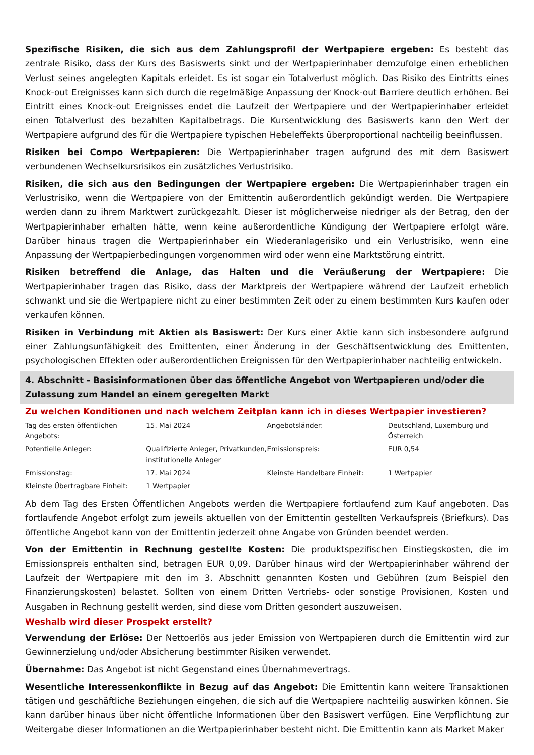Spezifische Risiken, die sich aus dem Zahlungsprofil der Wertpapiere ergeben: Es besteht das zentrale Risiko, dass der Kurs des Basiswerts sinkt und der Wertpapierinhaber demzufolge einen erheblichen Verlust seines angelegten Kapitals erleidet. Es ist sogar ein Totalverlust möglich. Das Risiko des Eintritts eines Knock-out Ereignisses kann sich durch die regelmäßige Anpassung der Knock-out Barriere deutlich erhöhen. Bei Eintritt eines Knock-out Ereignisses endet die Laufzeit der Wertpapiere und der Wertpapierinhaber erleidet einen Totalverlust des bezahlten Kapitalbetrags. Die Kursentwicklung des Basiswerts kann den Wert der Wertpapiere aufgrund des für die Wertpapiere typischen Hebeleffekts überproportional nachteilig beeinflussen.
Risiken bei Compo Wertpapieren: Die Wertpapierinhaber tragen aufgrund des mit dem Basiswert verbundenen Wechselkursrisikos ein zusätzliches Verlustrisiko.
Risiken, die sich aus den Bedingungen der Wertpapiere ergeben: Die Wertpapierinhaber tragen ein Verlustrisiko, wenn die Wertpapiere von der Emittentin außerordentlich gekündigt werden. Die Wertpapiere werden dann zu ihrem Marktwert zurückgezahlt. Dieser ist möglicherweise niedriger als der Betrag, den der Wertpapierinhaber erhalten hätte, wenn keine außerordentliche Kündigung der Wertpapiere erfolgt wäre. Darüber hinaus tragen die Wertpapierinhaber ein Wiederanlagerisiko und ein Verlustrisiko, wenn eine Anpassung der Wertpapierbedingungen vorgenommen wird oder wenn eine Marktstörung eintritt.
Risiken betreffend die Anlage, das Halten und die Veräußerung der Wertpapiere: Die Wertpapierinhaber tragen das Risiko, dass der Marktpreis der Wertpapiere während der Laufzeit erheblich schwankt und sie die Wertpapiere nicht zu einer bestimmten Zeit oder zu einem bestimmten Kurs kaufen oder verkaufen können.
Risiken in Verbindung mit Aktien als Basiswert: Der Kurs einer Aktie kann sich insbesondere aufgrund einer Zahlungsunfähigkeit des Emittenten, einer Änderung in der Geschäftsentwicklung des Emittenten, psychologischen Effekten oder außerordentlichen Ereignissen für den Wertpapierinhaber nachteilig entwickeln.
4. Abschnitt - Basisinformationen über das öffentliche Angebot von Wertpapieren und/oder die Zulassung zum Handel an einem geregelten Markt
Zu welchen Konditionen und nach welchem Zeitplan kann ich in dieses Wertpapier investieren?
| Tag des ersten öffentlichen Angebots: | 15. Mai 2024 | Angebotsländer: | Deutschland, Luxemburg und Österreich |
| Potentielle Anleger: | Qualifizierte Anleger, Privatkunden, institutionelle Anleger | Emissionspreis: | EUR 0,54 |
| Emissionstag: | 17. Mai 2024 | Kleinste Handelbare Einheit: | 1 Wertpapier |
| Kleinste Übertragbare Einheit: | 1 Wertpapier | | |
Ab dem Tag des Ersten Öffentlichen Angebots werden die Wertpapiere fortlaufend zum Kauf angeboten. Das fortlaufende Angebot erfolgt zum jeweils aktuellen von der Emittentin gestellten Verkaufspreis (Briefkurs). Das öffentliche Angebot kann von der Emittentin jederzeit ohne Angabe von Gründen beendet werden.
Von der Emittentin in Rechnung gestellte Kosten: Die produktspezifischen Einstiegskosten, die im Emissionspreis enthalten sind, betragen EUR 0,09. Darüber hinaus wird der Wertpapierinhaber während der Laufzeit der Wertpapiere mit den im 3. Abschnitt genannten Kosten und Gebühren (zum Beispiel den Finanzierungskosten) belastet. Sollten von einem Dritten Vertriebs- oder sonstige Provisionen, Kosten und Ausgaben in Rechnung gestellt werden, sind diese vom Dritten gesondert auszuweisen.
Weshalb wird dieser Prospekt erstellt?
Verwendung der Erlöse: Der Nettoerlös aus jeder Emission von Wertpapieren durch die Emittentin wird zur Gewinnerzielung und/oder Absicherung bestimmter Risiken verwendet.
Übernahme: Das Angebot ist nicht Gegenstand eines Übernahmevertrags.
Wesentliche Interessenkonflikte in Bezug auf das Angebot: Die Emittentin kann weitere Transaktionen tätigen und geschäftliche Beziehungen eingehen, die sich auf die Wertpapiere nachteilig auswirken können. Sie kann darüber hinaus über nicht öffentliche Informationen über den Basiswert verfügen. Eine Verpflichtung zur Weitergabe dieser Informationen an die Wertpapierinhaber besteht nicht. Die Emittentin kann als Market Maker